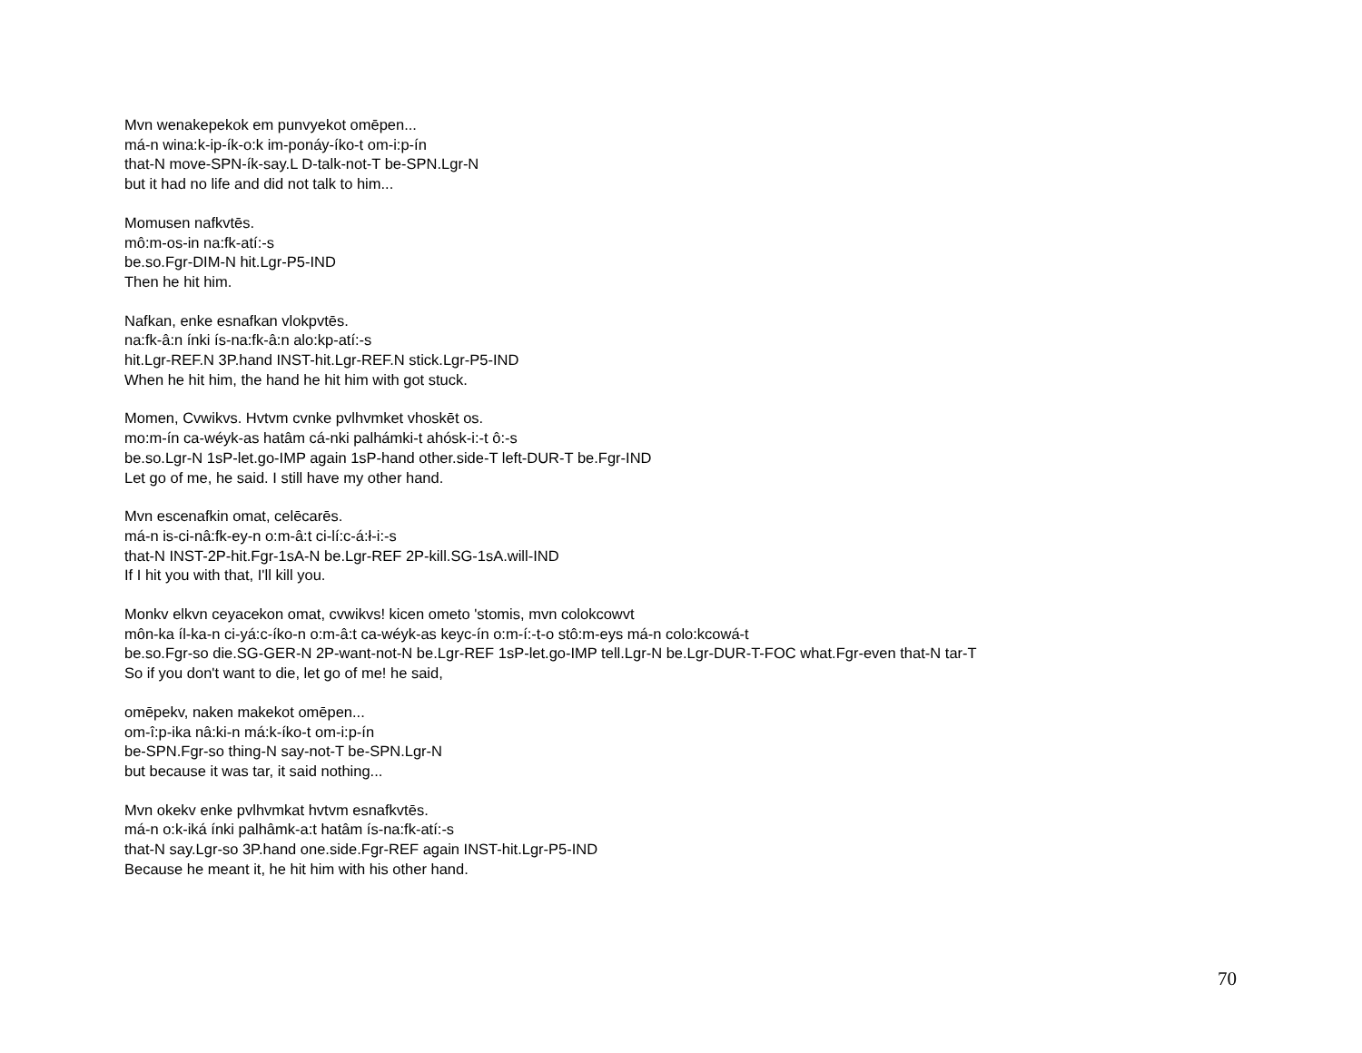Mvn wenakepekok em punvyekot omēpen...
má-n wina:k-ip-ík-o:k im-ponáy-íko-t om-i:p-ín
that-N move-SPN-ík-say.L D-talk-not-T be-SPN.Lgr-N
but it had no life and did not talk to him...
Momusen nafkvtēs.
mô:m-os-in na:fk-atí:-s
be.so.Fgr-DIM-N hit.Lgr-P5-IND
Then he hit him.
Nafkan, enke esnafkan vlokpvtēs.
na:fk-â:n ínki ís-na:fk-â:n alo:kp-atí:-s
hit.Lgr-REF.N 3P.hand INST-hit.Lgr-REF.N stick.Lgr-P5-IND
When he hit him, the hand he hit him with got stuck.
Momen, Cvwikvs. Hvtvm cvnke pvlhvmket vhoskēt os.
mo:m-ín ca-wéyk-as hatâm cá-nki palhámki-t ahósk-i:-t ô:-s
be.so.Lgr-N 1sP-let.go-IMP again 1sP-hand other.side-T left-DUR-T be.Fgr-IND
Let go of me, he said. I still have my other hand.
Mvn escenafkin omat, celēcarēs.
má-n is-ci-nâ:fk-ey-n o:m-â:t ci-lí:c-á:ł-i:-s
that-N INST-2P-hit.Fgr-1sA-N be.Lgr-REF 2P-kill.SG-1sA.will-IND
If I hit you with that, I'll kill you.
Monkv elkvn ceyacekon omat, cvwikvs! kicen ometo 'stomis, mvn colokcowvt
môn-ka íl-ka-n ci-yá:c-íko-n o:m-â:t ca-wéyk-as keyc-ín o:m-í:-t-o stô:m-eys má-n colo:kcowá-t
be.so.Fgr-so die.SG-GER-N 2P-want-not-N be.Lgr-REF 1sP-let.go-IMP tell.Lgr-N be.Lgr-DUR-T-FOC what.Fgr-even that-N tar-T
So if you don't want to die, let go of me! he said,
omēpekv, naken makekot omēpen...
om-î:p-ika nâ:ki-n má:k-íko-t om-i:p-ín
be-SPN.Fgr-so thing-N say-not-T be-SPN.Lgr-N
but because it was tar, it said nothing...
Mvn okekv enke pvlhvmkat hvtvm esnafkvtēs.
má-n o:k-iká ínki palhâmk-a:t hatâm ís-na:fk-atí:-s
that-N say.Lgr-so 3P.hand one.side.Fgr-REF again INST-hit.Lgr-P5-IND
Because he meant it, he hit him with his other hand.
70